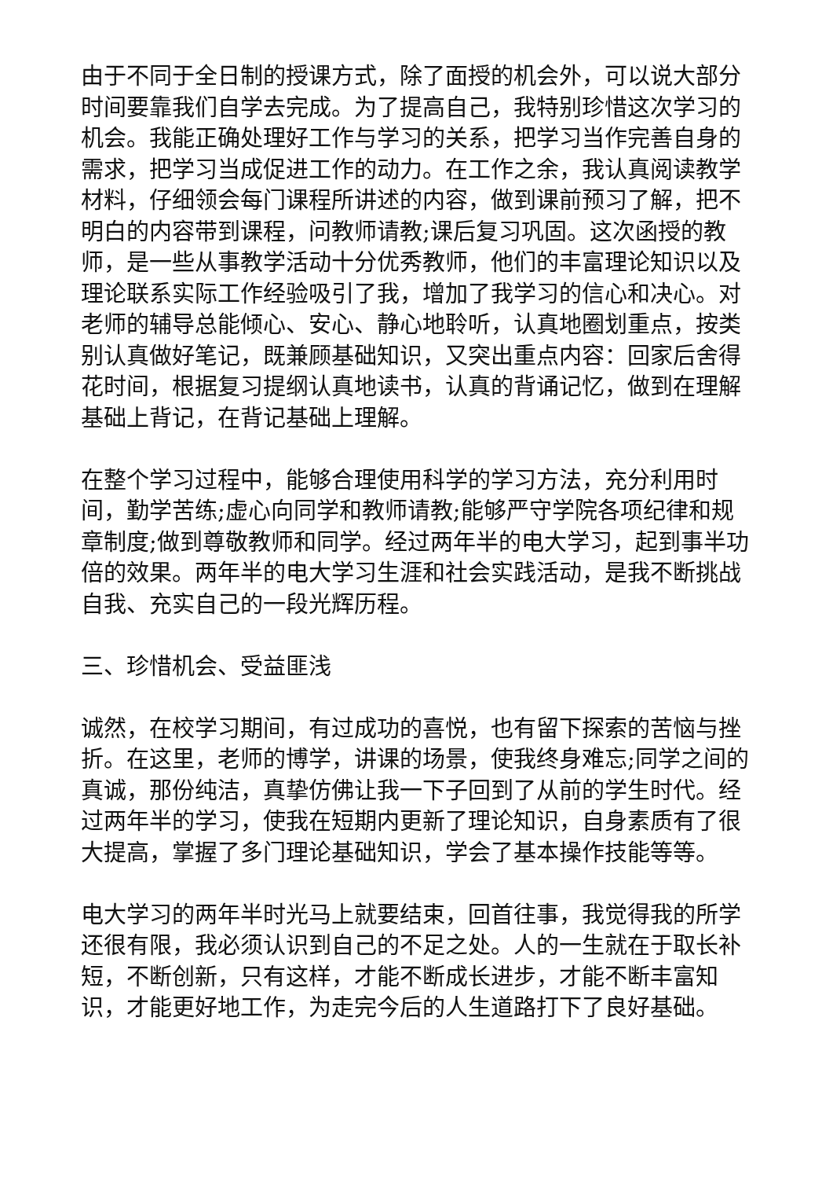由于不同于全日制的授课方式，除了面授的机会外，可以说大部分时间要靠我们自学去完成。为了提高自己，我特别珍惜这次学习的机会。我能正确处理好工作与学习的关系，把学习当作完善自身的需求，把学习当成促进工作的动力。在工作之余，我认真阅读教学材料，仔细领会每门课程所讲述的内容，做到课前预习了解，把不明白的内容带到课程，问教师请教;课后复习巩固。这次函授的教师，是一些从事教学活动十分优秀教师，他们的丰富理论知识以及理论联系实际工作经验吸引了我，增加了我学习的信心和决心。对老师的辅导总能倾心、安心、静心地聆听，认真地圈划重点，按类别认真做好笔记，既兼顾基础知识，又突出重点内容：回家后舍得花时间，根据复习提纲认真地读书，认真的背诵记忆，做到在理解基础上背记，在背记基础上理解。
在整个学习过程中，能够合理使用科学的学习方法，充分利用时间，勤学苦练;虚心向同学和教师请教;能够严守学院各项纪律和规章制度;做到尊敬教师和同学。经过两年半的电大学习，起到事半功倍的效果。两年半的电大学习生涯和社会实践活动，是我不断挑战自我、充实自己的一段光辉历程。
三、珍惜机会、受益匪浅
诚然，在校学习期间，有过成功的喜悦，也有留下探索的苦恼与挫折。在这里，老师的博学，讲课的场景，使我终身难忘;同学之间的真诚，那份纯洁，真挚仿佛让我一下子回到了从前的学生时代。经过两年半的学习，使我在短期内更新了理论知识，自身素质有了很大提高，掌握了多门理论基础知识，学会了基本操作技能等等。
电大学习的两年半时光马上就要结束，回首往事，我觉得我的所学还很有限，我必须认识到自己的不足之处。人的一生就在于取长补短，不断创新，只有这样，才能不断成长进步，才能不断丰富知识，才能更好地工作，为走完今后的人生道路打下了良好基础。